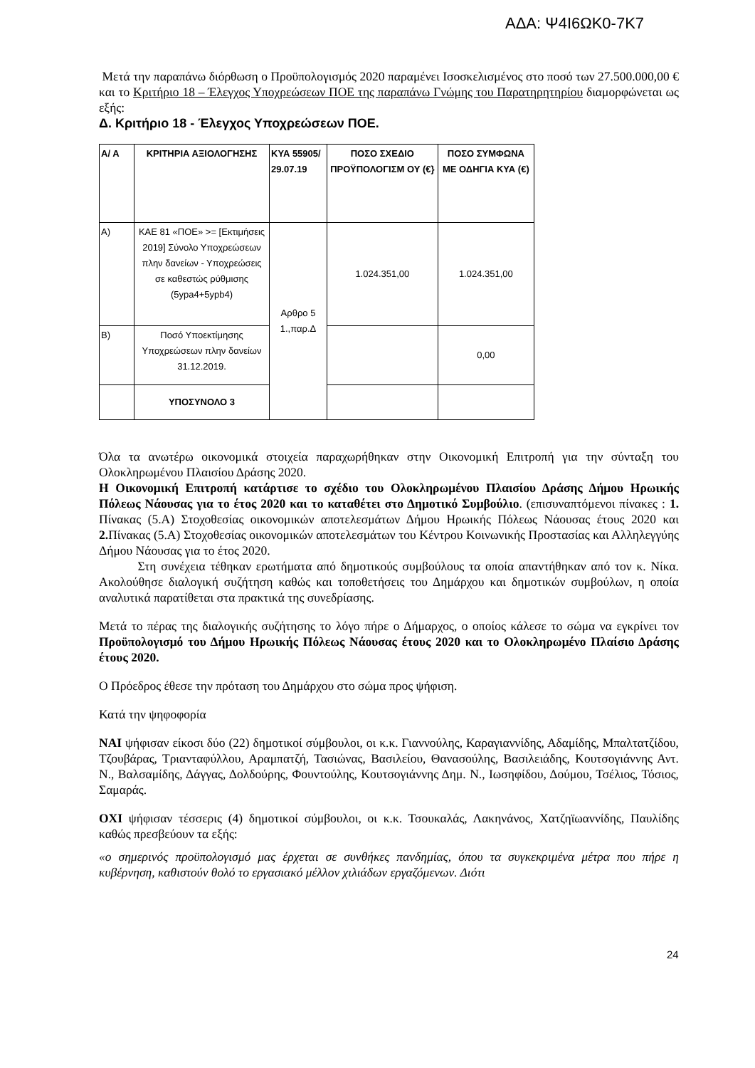ΑΔΑ: Ψ4Ι6ΩΚ0-7Κ7
Μετά την παραπάνω διόρθωση ο Προϋπολογισμός 2020 παραμένει Ισοσκελισμένος στο ποσό των 27.500.000,00 € και το Κριτήριο 18 – Έλεγχος Υποχρεώσεων ΠΟΕ της παραπάνω Γνώμης του Παρατηρητηρίου διαμορφώνεται ως εξής:
Δ. Κριτήριο 18 - Έλεγχος Υποχρεώσεων ΠΟΕ.
| Α/ Α | ΚΡΙΤΗΡΙΑ ΑΞΙΟΛΟΓΗΣΗΣ | ΚΥΑ 55905/ 29.07.19 | ΠΟΣΟ ΣΧΕΔΙΟ ΠΡΟΫΠΟΛΟΓΙΣΜ ΟΥ (€} | ΠΟΣΟ ΣΥΜΦΩΝΑ ΜΕ ΟΔΗΓΙΑ ΚΥΑ (€) |
| --- | --- | --- | --- | --- |
| Α) | ΚΑΕ 81 «ΠΟΕ» >= [Εκτιμήσεις 2019] Σύνολο Υποχρεώσεων πλην δανείων - Υποχρεώσεις σε καθεστώς ρύθμισης (5ypa4+5ypb4) | Αρθρο 5 1.,παρ.Δ | 1.024.351,00 | 1.024.351,00 |
| Β) | Ποσό Υποεκτίμησης Υποχρεώσεων πλην δανείων 31.12.2019. | | | 0,00 |
| | ΥΠΟΣΥΝΟΛΟ 3 | | | |
Όλα τα ανωτέρω οικονομικά στοιχεία παραχωρήθηκαν στην Οικονομική Επιτροπή για την σύνταξη του Ολοκληρωμένου Πλαισίου Δράσης 2020.
Η Οικονομική Επιτροπή κατάρτισε το σχέδιο του Ολοκληρωμένου Πλαισίου Δράσης Δήμου Ηρωικής Πόλεως Νάουσας για το έτος 2020 και το καταθέτει στο Δημοτικό Συμβούλιο. (επισυναπτόμενοι πίνακες : 1. Πίνακας (5.Α) Στοχοθεσίας οικονομικών αποτελεσμάτων Δήμου Ηρωικής Πόλεως Νάουσας έτους 2020 και 2. Πίνακας (5.Α) Στοχοθεσίας οικονομικών αποτελεσμάτων του Κέντρου Κοινωνικής Προστασίας και Αλληλεγγύης Δήμου Νάουσας για το έτος 2020.
Στη συνέχεια τέθηκαν ερωτήματα από δημοτικούς συμβούλους τα οποία απαντήθηκαν από τον κ. Νίκα. Ακολούθησε διαλογική συζήτηση καθώς και τοποθετήσεις του Δημάρχου και δημοτικών συμβούλων, η οποία αναλυτικά παρατίθεται στα πρακτικά της συνεδρίασης.
Μετά το πέρας της διαλογικής συζήτησης το λόγο πήρε ο Δήμαρχος, ο οποίος κάλεσε το σώμα να εγκρίνει τον Προϋπολογισμό του Δήμου Ηρωικής Πόλεως Νάουσας έτους 2020 και το Ολοκληρωμένο Πλαίσιο Δράσης έτους 2020.
Ο Πρόεδρος έθεσε την πρόταση του Δημάρχου στο σώμα προς ψήφιση.
Κατά την ψηφοφορία
ΝΑΙ ψήφισαν είκοσι δύο (22) δημοτικοί σύμβουλοι, οι κ.κ. Γιαννούλης, Καραγιαννίδης, Αδαμίδης, Μπαλτατζίδου, Τζουβάρας, Τριανταφύλλου, Αραμπατζή, Τασιώνας, Βασιλείου, Θανασούλης, Βασιλειάδης, Κουτσογιάννης Αντ. Ν., Βαλσαμίδης, Δάγγας, Δολδούρης, Φουντούλης, Κουτσογιάννης Δημ. Ν., Ιωσηφίδου, Δούμου, Τσέλιος, Τόσιος, Σαμαράς.
ΟΧΙ ψήφισαν τέσσερις (4) δημοτικοί σύμβουλοι, οι κ.κ. Τσουκαλάς, Λακηνάνος, Χατζηϊωαννίδης, Παυλίδης καθώς πρεσβεύουν τα εξής:
«ο σημερινός προϋπολογισμό μας έρχεται σε συνθήκες πανδημίας, όπου τα συγκεκριμένα μέτρα που πήρε η κυβέρνηση, καθιστούν θολό το εργασιακό μέλλον χιλιάδων εργαζόμενων. Διότι
24